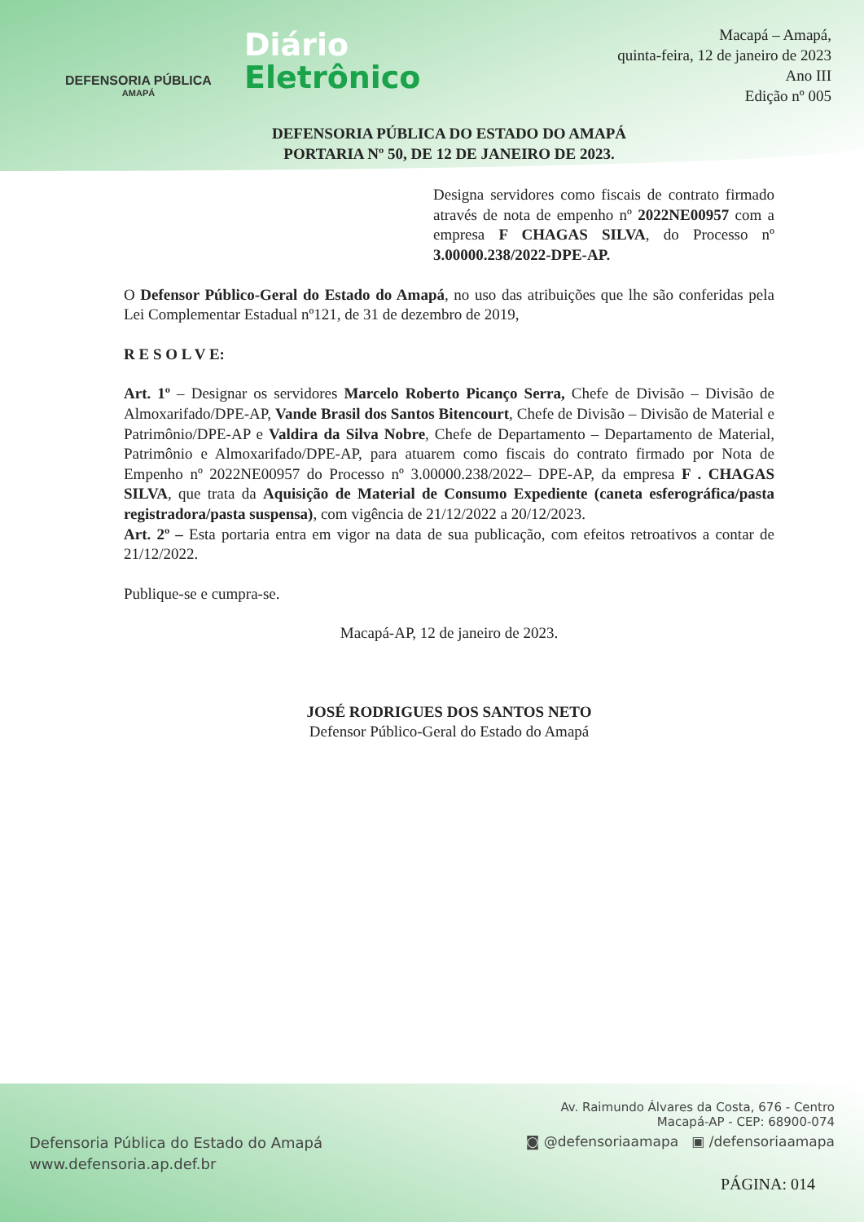DEFENSORIA PÚBLICA
AMAPÁ
Diário
Eletrônico
Macapá – Amapá,
quinta-feira, 12 de janeiro de 2023
Ano III
Edição nº 005
DEFENSORIA PÚBLICA DO ESTADO DO AMAPÁ
PORTARIA Nº 50, DE 12 DE JANEIRO DE 2023.
Designa servidores como fiscais de contrato firmado através de nota de empenho nº 2022NE00957 com a empresa F CHAGAS SILVA, do Processo nº 3.00000.238/2022-DPE-AP.
O Defensor Público-Geral do Estado do Amapá, no uso das atribuições que lhe são conferidas pela Lei Complementar Estadual nº121, de 31 de dezembro de 2019,
R E S O L V E:
Art. 1º – Designar os servidores Marcelo Roberto Picanço Serra, Chefe de Divisão – Divisão de Almoxarifado/DPE-AP, Vande Brasil dos Santos Bitencourt, Chefe de Divisão – Divisão de Material e Patrimônio/DPE-AP e Valdira da Silva Nobre, Chefe de Departamento – Departamento de Material, Patrimônio e Almoxarifado/DPE-AP, para atuarem como fiscais do contrato firmado por Nota de Empenho nº 2022NE00957 do Processo nº 3.00000.238/2022– DPE-AP, da empresa F . CHAGAS SILVA, que trata da Aquisição de Material de Consumo Expediente (caneta esferográfica/pasta registradora/pasta suspensa), com vigência de 21/12/2022 a 20/12/2023.
Art. 2º – Esta portaria entra em vigor na data de sua publicação, com efeitos retroativos a contar de 21/12/2022.
Publique-se e cumpra-se.
Macapá-AP, 12 de janeiro de 2023.
JOSÉ RODRIGUES DOS SANTOS NETO
Defensor Público-Geral do Estado do Amapá
Defensoria Pública do Estado do Amapá
www.defensoria.ap.def.br
Av. Raimundo Álvares da Costa, 676 - Centro
Macapá-AP - CEP: 68900-074
◙ @defensoriaamapa ▣ /defensoriaamapa
PÁGINA: 014